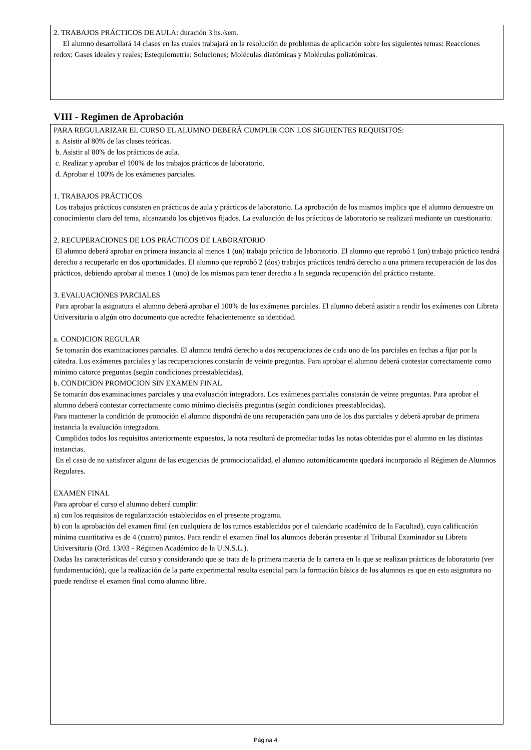2. TRABAJOS PRÁCTICOS DE AULA: duración 3 hs./sem.
El alumno desarrollará 14 clases en las cuales trabajará en la resolución de problemas de aplicación sobre los siguientes temas: Reacciones redox; Gases ideales y reales; Estequiometría; Soluciones; Moléculas diatómicas y Moléculas poliatómicas.
VIII - Regimen de Aprobación
PARA REGULARIZAR EL CURSO EL ALUMNO DEBERÁ CUMPLIR CON LOS SIGUIENTES REQUISITOS:
a. Asistir al 80% de las clases teóricas.
b. Asistir al 80% de los prácticos de aula.
c. Realizar y aprobar el 100% de los trabajos prácticos de laboratorio.
d. Aprobar el 100% de los exámenes parciales.
1. TRABAJOS PRÁCTICOS
Los trabajos prácticos consisten en prácticos de aula y prácticos de laboratorio. La aprobación de los mismos implica que el alumno demuestre un conocimiento claro del tema, alcanzando los objetivos fijados. La evaluación de los prácticos de laboratorio se realizará mediante un cuestionario.
2. RECUPERACIONES DE LOS PRÁCTICOS DE LABORATORIO
El alumno deberá aprobar en primera instancia al menos 1 (un) trabajo práctico de laboratorio. El alumno que reprobó 1 (un) trabajo práctico tendrá derecho a recuperarlo en dos oportunidades. El alumno que reprobó 2 (dos) trabajos prácticos tendrá derecho a una primera recuperación de los dos prácticos, debiendo aprobar al menos 1 (uno) de los mismos para tener derecho a la segunda recuperación del práctico restante.
3. EVALUACIONES PARCIALES
Para aprobar la asignatura el alumno deberá aprobar el 100% de los exámenes parciales. El alumno deberá asistir a rendir los exámenes con Libreta Universitaria o algún otro documento que acredite fehacientemente su identidad.
a. CONDICION REGULAR
Se tomarán dos examinaciones parciales. El alumno tendrá derecho a dos recuperaciones de cada uno de los parciales en fechas a fijar por la cátedra. Los exámenes parciales y las recuperaciones constarán de veinte preguntas. Para aprobar el alumno deberá contestar correctamente como mínimo catorce preguntas (según condiciones preestablecidas).
b. CONDICION PROMOCION SIN EXAMEN FINAL
Se tomarán dos examinaciones parciales y una evaluación integradora. Los exámenes parciales constarán de veinte preguntas. Para aprobar el alumno deberá contestar correctamente como mínimo dieciséis preguntas (según condiciones preestablecidas).
Para mantener la condición de promoción el alumno dispondrá de una recuperación para uno de los dos parciales y deberá aprobar de primera instancia la evaluación integradora.
Cumplidos todos los requisitos anteriormente expuestos, la nota resultará de promediar todas las notas obtenidas por el alumno en las distintas instancias.
En el caso de no satisfacer alguna de las exigencias de promocionalidad, el alumno automáticamente quedará incorporado al Régimen de Alumnos Regulares.
EXAMEN FINAL
Para aprobar el curso el alumno deberá cumplir:
a) con los requisitos de regularización establecidos en el presente programa.
b) con la aprobación del examen final (en cualquiera de los turnos establecidos por el calendario académico de la Facultad), cuya calificación mínima cuantitativa es de 4 (cuatro) puntos. Para rendir el examen final los alumnos deberán presentar al Tribunal Examinador su Libreta Universitaria (Ord. 13/03 - Régimen Académico de la U.N.S.L.).
Dadas las características del curso y considerando que se trata de la primera materia de la carrera en la que se realizan prácticas de laboratorio (ver fundamentación), que la realización de la parte experimental resulta esencial para la formación básica de los alumnos es que en esta asignatura no puede rendirse el examen final como alumno libre.
Página 4